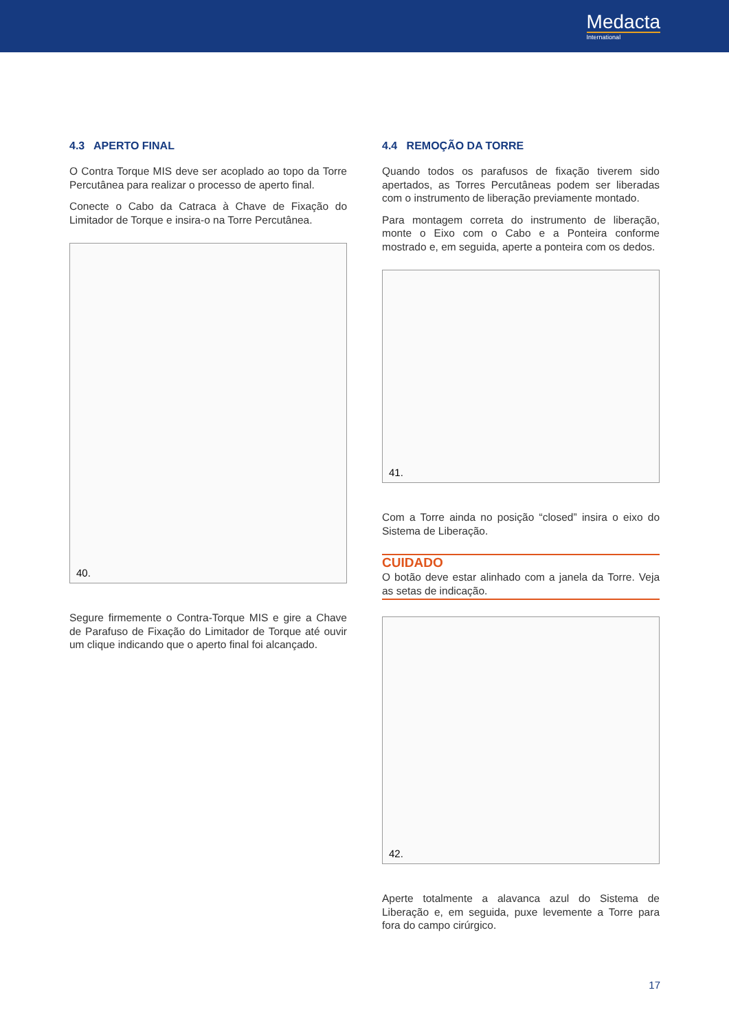Medacta
International
4.3 APERTO FINAL
O Contra Torque MIS deve ser acoplado ao topo da Torre Percutânea para realizar o processo de aperto final.
Conecte o Cabo da Catraca à Chave de Fixação do Limitador de Torque e insira-o na Torre Percutânea.
40.
Segure firmemente o Contra-Torque MIS e gire a Chave de Parafuso de Fixação do Limitador de Torque até ouvir um clique indicando que o aperto final foi alcançado.
4.4 REMOÇÃO DA TORRE
Quando todos os parafusos de fixação tiverem sido apertados, as Torres Percutâneas podem ser liberadas com o instrumento de liberação previamente montado.
Para montagem correta do instrumento de liberação, monte o Eixo com o Cabo e a Ponteira conforme mostrado e, em seguida, aperte a ponteira com os dedos.
41.
Com a Torre ainda no posição “closed” insira o eixo do Sistema de Liberação.
CUIDADO
O botão deve estar alinhado com a janela da Torre. Veja as setas de indicação.
42.
Aperte totalmente a alavanca azul do Sistema de Liberação e, em seguida, puxe levemente a Torre para fora do campo cirúrgico.
17